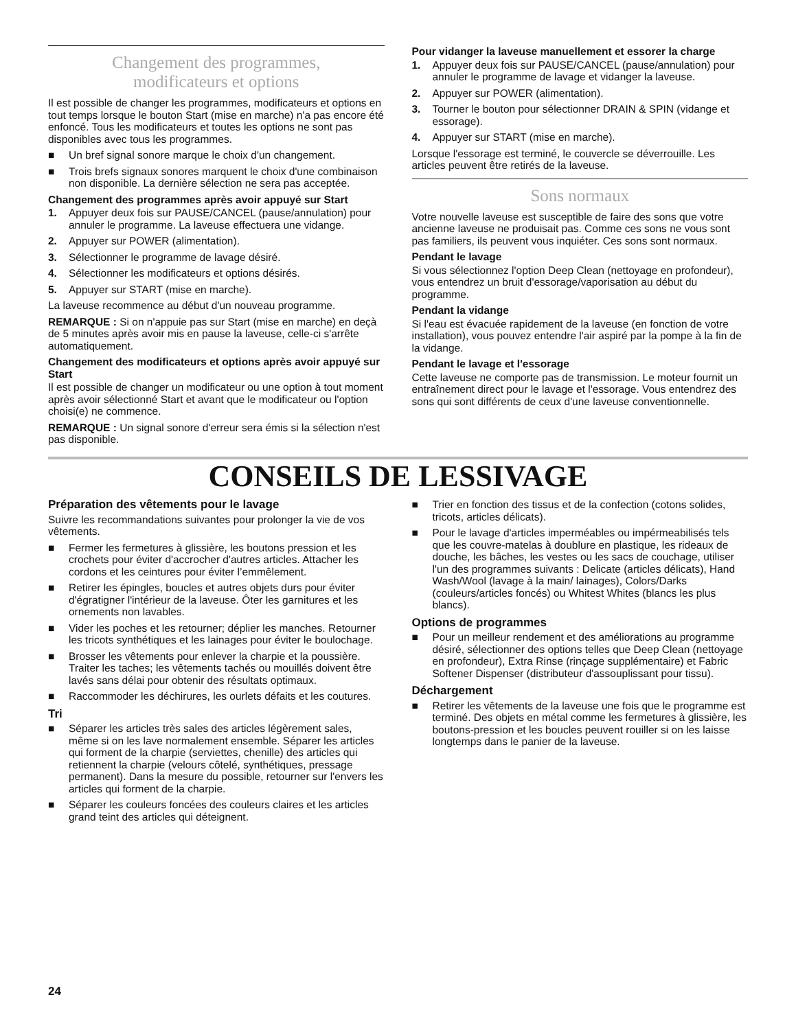Changement des programmes,
modificateurs et options
Il est possible de changer les programmes, modificateurs et options en tout temps lorsque le bouton Start (mise en marche) n'a pas encore été enfoncé. Tous les modificateurs et toutes les options ne sont pas disponibles avec tous les programmes.
■ Un bref signal sonore marque le choix d'un changement.
■ Trois brefs signaux sonores marquent le choix d'une combinaison non disponible. La dernière sélection ne sera pas acceptée.
Changement des programmes après avoir appuyé sur Start
1. Appuyer deux fois sur PAUSE/CANCEL (pause/annulation) pour annuler le programme. La laveuse effectuera une vidange.
2. Appuyer sur POWER (alimentation).
3. Sélectionner le programme de lavage désiré.
4. Sélectionner les modificateurs et options désirés.
5. Appuyer sur START (mise en marche).
La laveuse recommence au début d'un nouveau programme.
REMARQUE : Si on n'appuie pas sur Start (mise en marche) en deçà de 5 minutes après avoir mis en pause la laveuse, celle-ci s'arrête automatiquement.
Changement des modificateurs et options après avoir appuyé sur Start
Il est possible de changer un modificateur ou une option à tout moment après avoir sélectionné Start et avant que le modificateur ou l'option choisi(e) ne commence.
REMARQUE : Un signal sonore d'erreur sera émis si la sélection n'est pas disponible.
Pour vidanger la laveuse manuellement et essorer la charge
1. Appuyer deux fois sur PAUSE/CANCEL (pause/annulation) pour annuler le programme de lavage et vidanger la laveuse.
2. Appuyer sur POWER (alimentation).
3. Tourner le bouton pour sélectionner DRAIN & SPIN (vidange et essorage).
4. Appuyer sur START (mise en marche).
Lorsque l'essorage est terminé, le couvercle se déverrouille. Les articles peuvent être retirés de la laveuse.
Sons normaux
Votre nouvelle laveuse est susceptible de faire des sons que votre ancienne laveuse ne produisait pas. Comme ces sons ne vous sont pas familiers, ils peuvent vous inquiéter. Ces sons sont normaux.
Pendant le lavage
Si vous sélectionnez l'option Deep Clean (nettoyage en profondeur), vous entendrez un bruit d'essorage/vaporisation au début du programme.
Pendant la vidange
Si l'eau est évacuée rapidement de la laveuse (en fonction de votre installation), vous pouvez entendre l'air aspiré par la pompe à la fin de la vidange.
Pendant le lavage et l'essorage
Cette laveuse ne comporte pas de transmission. Le moteur fournit un entraînement direct pour le lavage et l'essorage. Vous entendrez des sons qui sont différents de ceux d'une laveuse conventionnelle.
CONSEILS DE LESSIVAGE
Préparation des vêtements pour le lavage
Suivre les recommandations suivantes pour prolonger la vie de vos vêtements.
■ Fermer les fermetures à glissière, les boutons pression et les crochets pour éviter d'accrocher d'autres articles. Attacher les cordons et les ceintures pour éviter l’emmêlement.
■ Retirer les épingles, boucles et autres objets durs pour éviter d'égratigner l'intérieur de la laveuse. Ôter les garnitures et les ornements non lavables.
■ Vider les poches et les retourner; déplier les manches. Retourner les tricots synthétiques et les lainages pour éviter le boulochage.
■ Brosser les vêtements pour enlever la charpie et la poussière. Traiter les taches; les vêtements tachés ou mouillés doivent être lavés sans délai pour obtenir des résultats optimaux.
■ Raccommoder les déchirures, les ourlets défaits et les coutures.
Tri
■ Séparer les articles très sales des articles légèrement sales, même si on les lave normalement ensemble. Séparer les articles qui forment de la charpie (serviettes, chenille) des articles qui retiennent la charpie (velours côtelé, synthétiques, pressage permanent). Dans la mesure du possible, retourner sur l'envers les articles qui forment de la charpie.
■ Séparer les couleurs foncées des couleurs claires et les articles grand teint des articles qui déteignent.
■ Trier en fonction des tissus et de la confection (cotons solides, tricots, articles délicats).
■ Pour le lavage d'articles imperméables ou impérmeabilisés tels que les couvre-matelas à doublure en plastique, les rideaux de douche, les bâches, les vestes ou les sacs de couchage, utiliser l'un des programmes suivants : Delicate (articles délicats), Hand Wash/Wool (lavage à la main/ lainages), Colors/Darks (couleurs/articles foncés) ou Whitest Whites (blancs les plus blancs).
Options de programmes
■ Pour un meilleur rendement et des améliorations au programme désiré, sélectionner des options telles que Deep Clean (nettoyage en profondeur), Extra Rinse (rinçage supplémentaire) et Fabric Softener Dispenser (distributeur d'assouplissant pour tissu).
Déchargement
■ Retirer les vêtements de la laveuse une fois que le programme est terminé. Des objets en métal comme les fermetures à glissière, les boutons-pression et les boucles peuvent rouiller si on les laisse longtemps dans le panier de la laveuse.
24